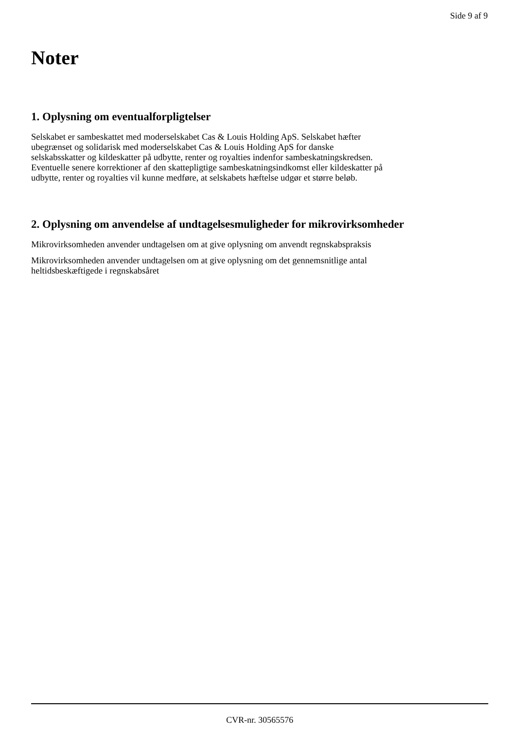Side 9 af 9
Noter
1. Oplysning om eventualforpligtelser
Selskabet er sambeskattet med moderselskabet Cas & Louis Holding ApS. Selskabet hæfter
ubegrænset og solidarisk med moderselskabet Cas & Louis Holding ApS for danske
selskabsskatter og kildeskatter på udbytte, renter og royalties indenfor sambeskatningskredsen.
Eventuelle senere korrektioner af den skattepligtige sambeskatningsindkomst eller kildeskatter på
udbytte, renter og royalties vil kunne medføre, at selskabets hæftelse udgør et større beløb.
2. Oplysning om anvendelse af undtagelsesmuligheder for mikrovirksomheder
Mikrovirksomheden anvender undtagelsen om at give oplysning om anvendt regnskabspraksis
Mikrovirksomheden anvender undtagelsen om at give oplysning om det gennemsnitlige antal
heltidsbeskæftigede i regnskabsåret
CVR-nr. 30565576